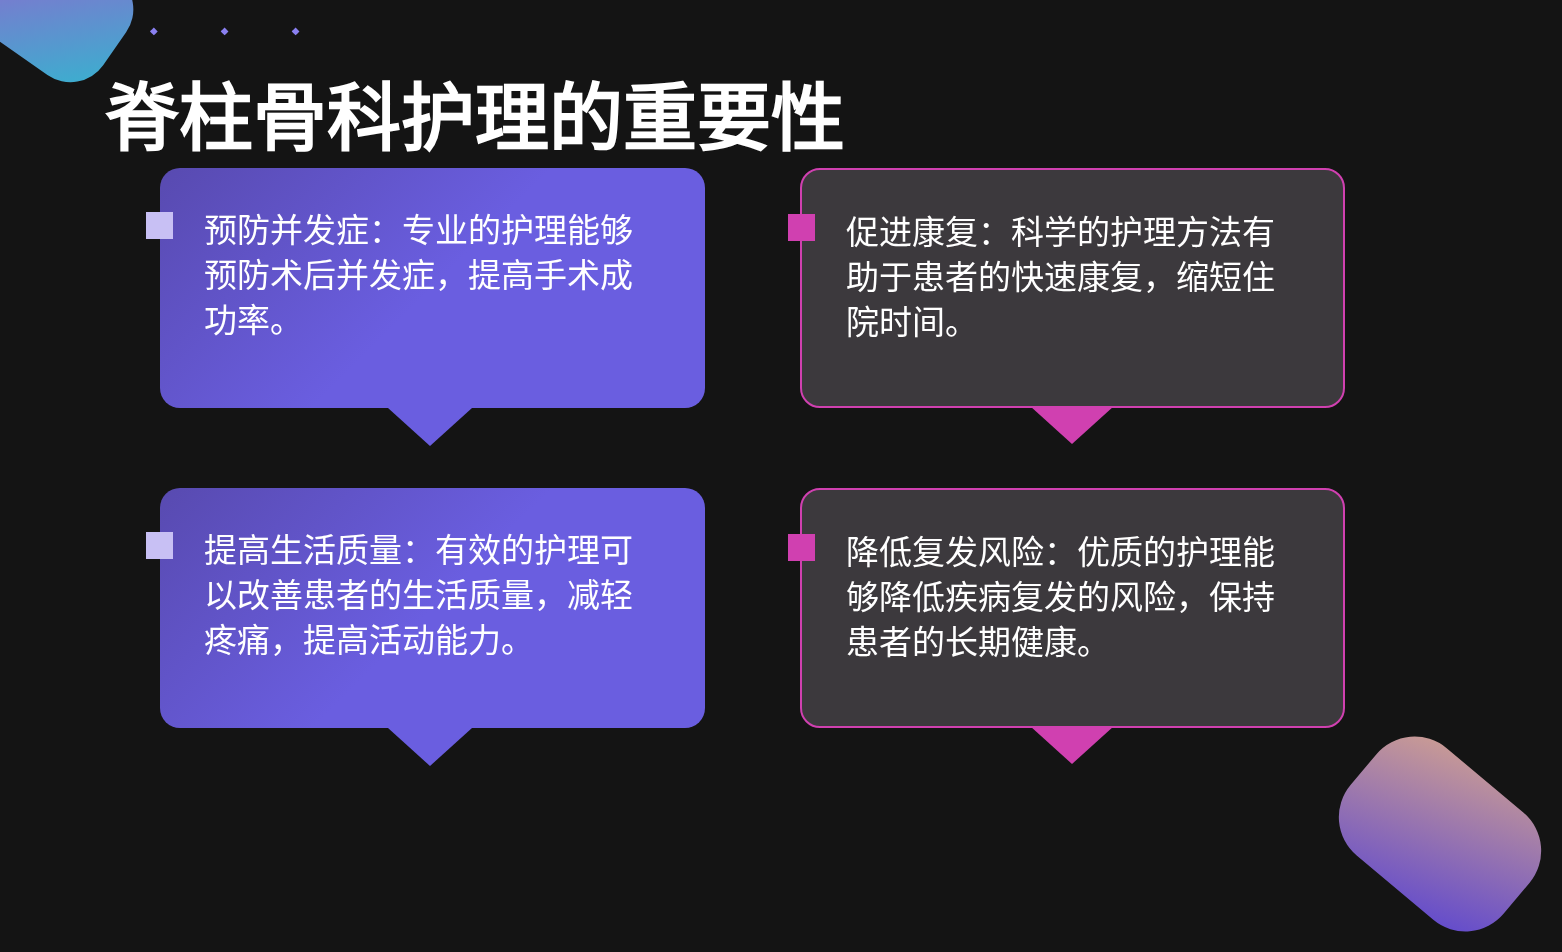◆ ◆ ◆
脊柱骨科护理的重要性
预防并发症：专业的护理能够预防术后并发症，提高手术成功率。
促进康复：科学的护理方法有助于患者的快速康复，缩短住院时间。
提高生活质量：有效的护理可以改善患者的生活质量，减轻疼痛，提高活动能力。
降低复发风险：优质的护理能够降低疾病复发的风险，保持患者的长期健康。